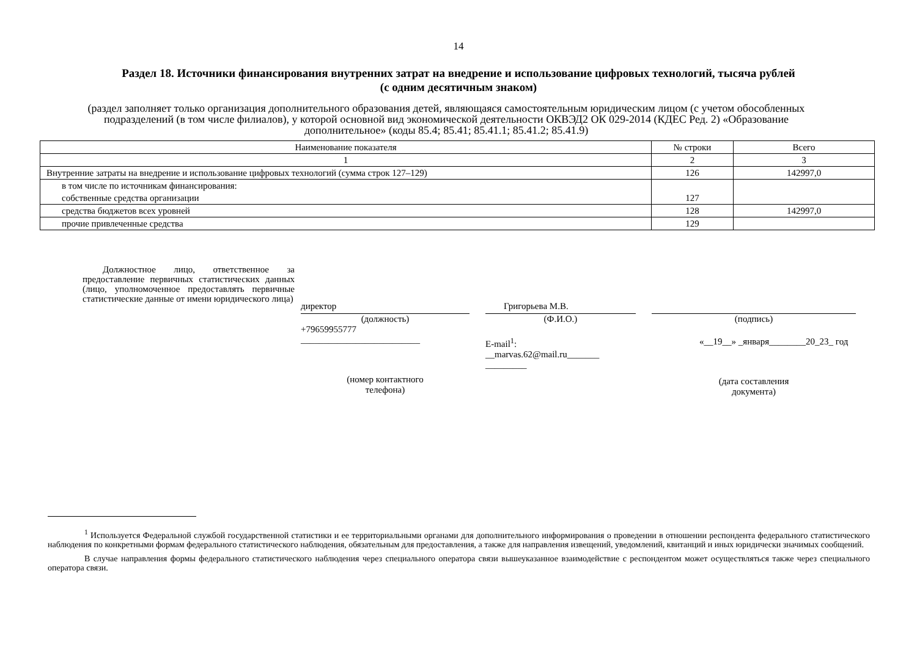14
Раздел 18. Источники финансирования внутренних затрат на внедрение и использование цифровых технологий, тысяча рублей
(с одним десятичным знаком)
(раздел заполняет только организация дополнительного образования детей, являющаяся самостоятельным юридическим лицом (с учетом обособленных подразделений (в том числе филиалов), у которой основной вид экономической деятельности ОКВЭД2 ОК 029-2014 (КДЕС Ред. 2) «Образование дополнительное» (коды 85.4; 85.41; 85.41.1; 85.41.2; 85.41.9)
| Наименование показателя | № строки | Всего |
| --- | --- | --- |
| 1 | 2 | 3 |
| Внутренние затраты на внедрение и использование цифровых технологий (сумма строк 127–129) | 126 | 142997,0 |
| в том числе по источникам финансирования: собственные средства организации | 127 | |
| средства бюджетов всех уровней | 128 | 142997,0 |
| прочие привлеченные средства | 129 | |
Должностное лицо, ответственное за предоставление первичных статистических данных (лицо, уполномоченное предоставлять первичные статистические данные от имени юридического лица)
директор
(должность)
+79659955777
__________________________
(номер контактного
телефона)
Григорьева М.В.
(Ф.И.О.)
E-mail<sup>1</sup>:
__marvas.62@mail.ru_______
_________
(подпись)
«__19__» _января________20_23_ год
(дата составления
документа)
<sup>1</sup> Используется Федеральной службой государственной статистики и ее территориальными органами для дополнительного информирования о проведении в отношении респондента федерального статистического наблюдения по конкретными формам федерального статистического наблюдения, обязательным для предоставления, а также для направления извещений, уведомлений, квитанций и иных юридически значимых сообщений.
В случае направления формы федерального статистического наблюдения через специального оператора связи вышеуказанное взаимодействие с респондентом может осуществляться также через специального оператора связи.